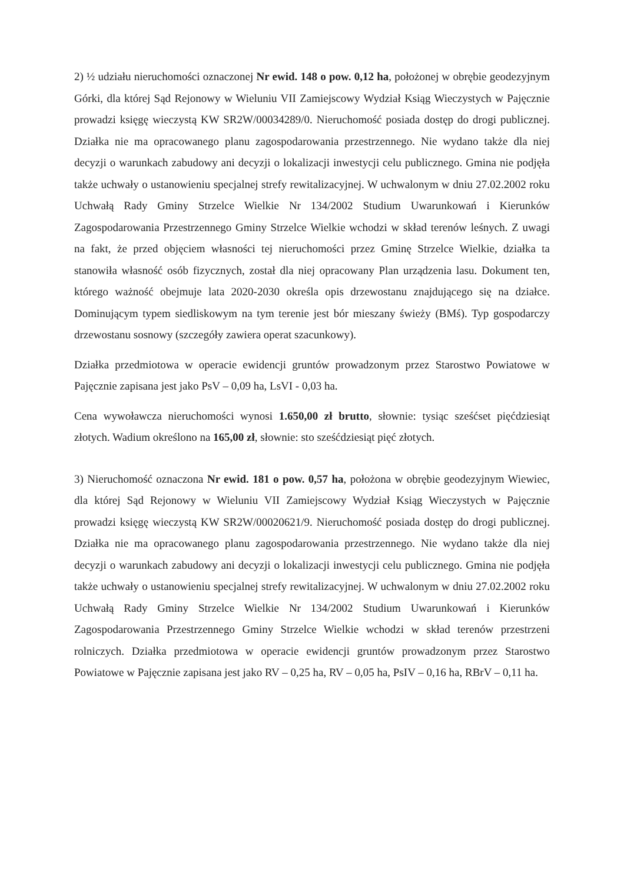2) ½ udziału nieruchomości oznaczonej Nr ewid. 148 o pow. 0,12 ha, położonej w obrębie geodezyjnym Górki, dla której Sąd Rejonowy w Wieluniu VII Zamiejscowy Wydział Ksiąg Wieczystych w Pajęcznie prowadzi księgę wieczystą KW SR2W/00034289/0. Nieruchomość posiada dostęp do drogi publicznej. Działka nie ma opracowanego planu zagospodarowania przestrzennego. Nie wydano także dla niej decyzji o warunkach zabudowy ani decyzji o lokalizacji inwestycji celu publicznego. Gmina nie podjęła także uchwały o ustanowieniu specjalnej strefy rewitalizacyjnej. W uchwalonym w dniu 27.02.2002 roku Uchwałą Rady Gminy Strzelce Wielkie Nr 134/2002 Studium Uwarunkowań i Kierunków Zagospodarowania Przestrzennego Gminy Strzelce Wielkie wchodzi w skład terenów leśnych. Z uwagi na fakt, że przed objęciem własności tej nieruchomości przez Gminę Strzelce Wielkie, działka ta stanowiła własność osób fizycznych, został dla niej opracowany Plan urządzenia lasu. Dokument ten, którego ważność obejmuje lata 2020-2030 określa opis drzewostanu znajdującego się na działce. Dominującym typem siedliskowym na tym terenie jest bór mieszany świeży (BMś). Typ gospodarczy drzewostanu sosnowy (szczegóły zawiera operat szacunkowy).
Działka przedmiotowa w operacie ewidencji gruntów prowadzonym przez Starostwo Powiatowe w Pajęcznie zapisana jest jako PsV – 0,09 ha, LsVI - 0,03 ha.
Cena wywoławcza nieruchomości wynosi 1.650,00 zł brutto, słownie: tysiąc sześćset pięćdziesiąt złotych. Wadium określono na 165,00 zł, słownie: sto sześćdziesiąt pięć złotych.
3) Nieruchomość oznaczona Nr ewid. 181 o pow. 0,57 ha, położona w obrębie geodezyjnym Wiewiec, dla której Sąd Rejonowy w Wieluniu VII Zamiejscowy Wydział Ksiąg Wieczystych w Pajęcznie prowadzi księgę wieczystą KW SR2W/00020621/9. Nieruchomość posiada dostęp do drogi publicznej. Działka nie ma opracowanego planu zagospodarowania przestrzennego. Nie wydano także dla niej decyzji o warunkach zabudowy ani decyzji o lokalizacji inwestycji celu publicznego. Gmina nie podjęła także uchwały o ustanowieniu specjalnej strefy rewitalizacyjnej. W uchwalonym w dniu 27.02.2002 roku Uchwałą Rady Gminy Strzelce Wielkie Nr 134/2002 Studium Uwarunkowań i Kierunków Zagospodarowania Przestrzennego Gminy Strzelce Wielkie wchodzi w skład terenów przestrzeni rolniczych. Działka przedmiotowa w operacie ewidencji gruntów prowadzonym przez Starostwo Powiatowe w Pajęcznie zapisana jest jako RV – 0,25 ha, RV – 0,05 ha, PsIV – 0,16 ha, RBrV – 0,11 ha.